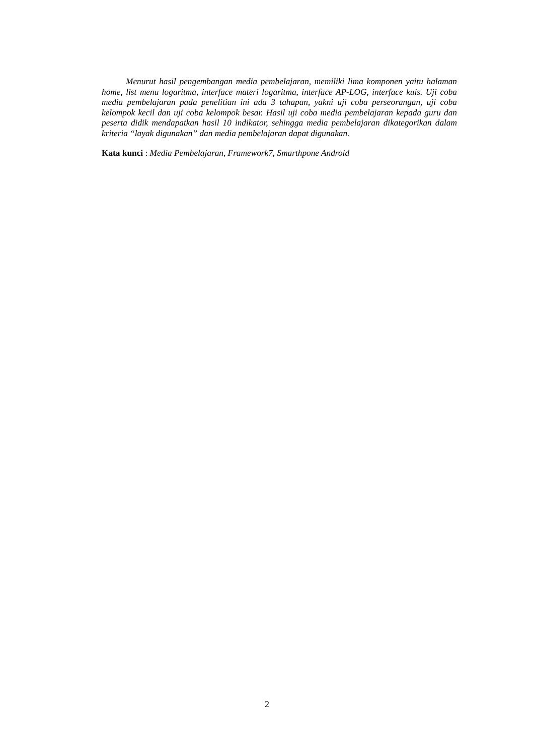Menurut hasil pengembangan media pembelajaran, memiliki lima komponen yaitu halaman home, list menu logaritma, interface materi logaritma, interface AP-LOG, interface kuis. Uji coba media pembelajaran pada penelitian ini ada 3 tahapan, yakni uji coba perseorangan, uji coba kelompok kecil dan uji coba kelompok besar. Hasil uji coba media pembelajaran kepada guru dan peserta didik mendapatkan hasil 10 indikator, sehingga media pembelajaran dikategorikan dalam kriteria “layak digunakan” dan media pembelajaran dapat digunakan.
Kata kunci : Media Pembelajaran, Framework7, Smarthpone Android
2